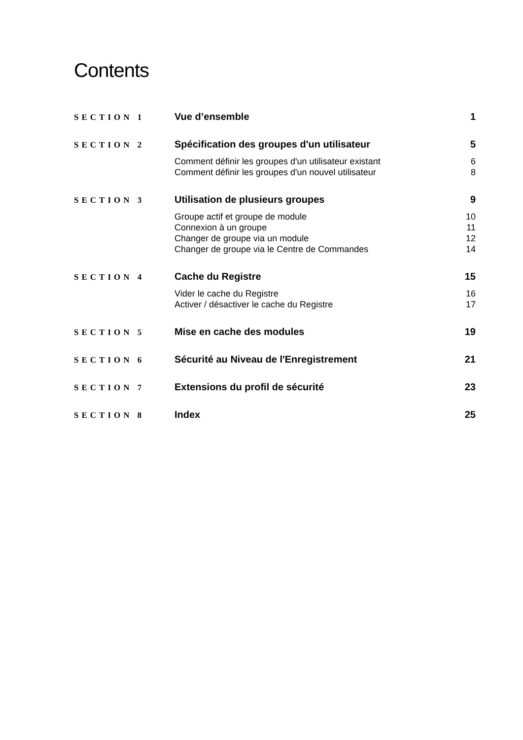Contents
| SECTION 1 | Vue d’ensemble | 1 |
| SECTION 2 | Spécification des groupes d'un utilisateur | 5 |
| | Comment définir les groupes d'un utilisateur existant | 6 |
| | Comment définir les groupes d'un nouvel utilisateur | 8 |
| SECTION 3 | Utilisation de plusieurs groupes | 9 |
| | Groupe actif et groupe de module | 10 |
| | Connexion à un groupe | 11 |
| | Changer de groupe via un module | 12 |
| | Changer de groupe via le Centre de Commandes | 14 |
| SECTION 4 | Cache du Registre | 15 |
| | Vider le cache du Registre | 16 |
| | Activer / désactiver le cache du Registre | 17 |
| SECTION 5 | Mise en cache des modules | 19 |
| SECTION 6 | Sécurité au Niveau de l'Enregistrement | 21 |
| SECTION 7 | Extensions du profil de sécurité | 23 |
| SECTION 8 | Index | 25 |